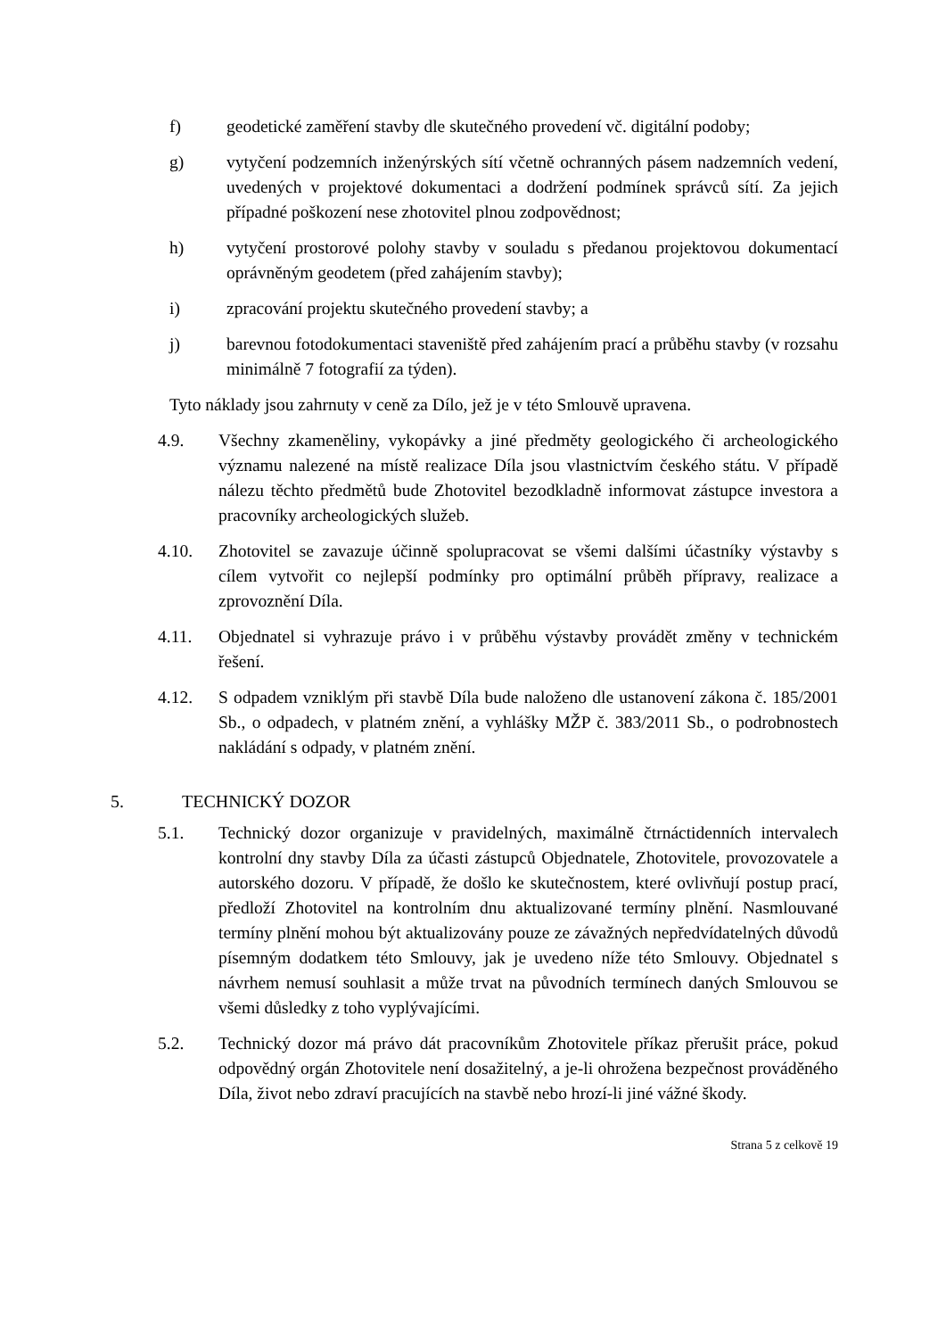f) geodetické zaměření stavby dle skutečného provedení vč. digitální podoby;
g) vytyčení podzemních inženýrských sítí včetně ochranných pásem nadzemních vedení, uvedených v projektové dokumentaci a dodržení podmínek správců sítí. Za jejich případné poškození nese zhotovitel plnou zodpovědnost;
h) vytyčení prostorové polohy stavby v souladu s předanou projektovou dokumentací oprávněným geodetem (před zahájením stavby);
i) zpracování projektu skutečného provedení stavby; a
j) barevnou fotodokumentaci staveniště před zahájením prací a průběhu stavby (v rozsahu minimálně 7 fotografií za týden).
Tyto náklady jsou zahrnuty v ceně za Dílo, jež je v této Smlouvě upravena.
4.9. Všechny zkameněliny, vykopávky a jiné předměty geologického či archeologického významu nalezené na místě realizace Díla jsou vlastnictvím českého státu. V případě nálezu těchto předmětů bude Zhotovitel bezodkladně informovat zástupce investora a pracovníky archeologických služeb.
4.10. Zhotovitel se zavazuje účinně spolupracovat se všemi dalšími účastníky výstavby s cílem vytvořit co nejlepší podmínky pro optimální průběh přípravy, realizace a zprovoznění Díla.
4.11. Objednatel si vyhrazuje právo i v průběhu výstavby provádět změny v technickém řešení.
4.12. S odpadem vzniklým při stavbě Díla bude naloženo dle ustanovení zákona č. 185/2001 Sb., o odpadech, v platném znění, a vyhlášky MŽP č. 383/2011 Sb., o podrobnostech nakládání s odpady, v platném znění.
5. TECHNICKÝ DOZOR
5.1. Technický dozor organizuje v pravidelných, maximálně čtrnáctidenních intervalech kontrolní dny stavby Díla za účasti zástupců Objednatele, Zhotovitele, provozovatele a autorského dozoru. V případě, že došlo ke skutečnostem, které ovlivňují postup prací, předloží Zhotovitel na kontrolním dnu aktualizované termíny plnění. Nasmlouvané termíny plnění mohou být aktualizovány pouze ze závažných nepředvídatelných důvodů písemným dodatkem této Smlouvy, jak je uvedeno níže této Smlouvy. Objednatel s návrhem nemusí souhlasit a může trvat na původních termínech daných Smlouvou se všemi důsledky z toho vyplývajícími.
5.2. Technický dozor má právo dát pracovníkům Zhotovitele příkaz přerušit práce, pokud odpovědný orgán Zhotovitele není dosažitelný, a je-li ohrožena bezpečnost prováděného Díla, život nebo zdraví pracujících na stavbě nebo hrozí-li jiné vážné škody.
Strana 5 z celkově 19